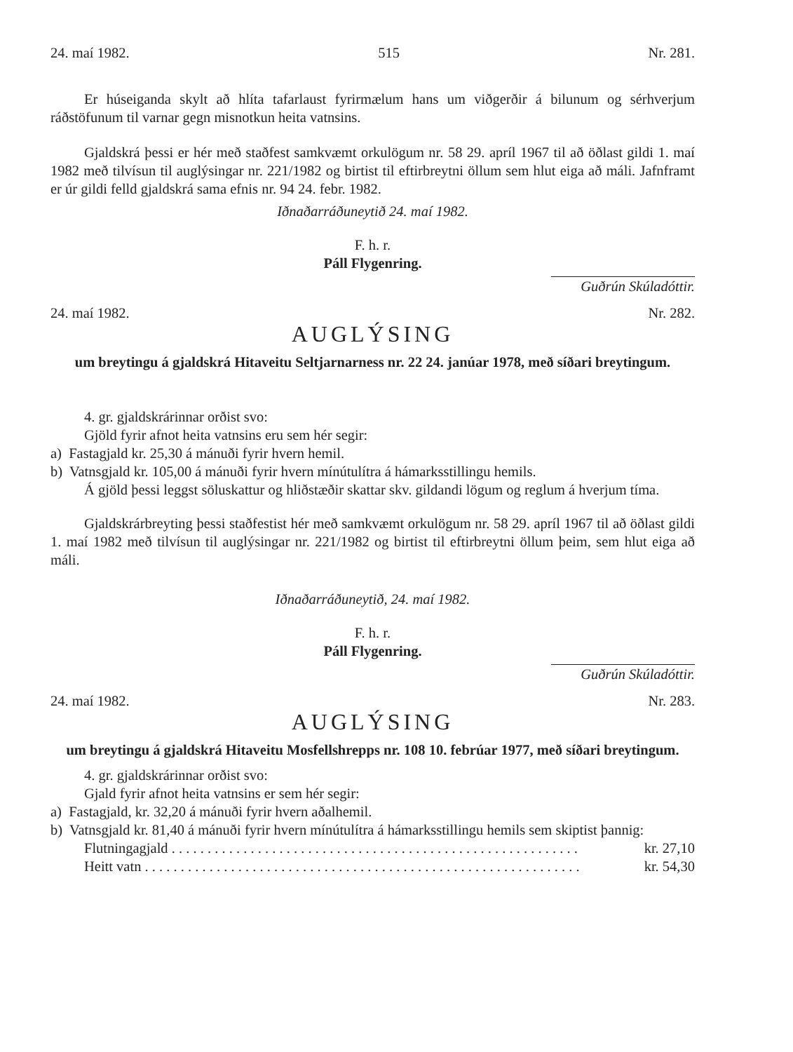24. maí 1982. 515 Nr. 281.
Er húseiganda skylt að hlíta tafarlaust fyrirmælum hans um viðgerðir á bilunum og sérhverjum ráðstöfunum til varnar gegn misnotkun heita vatnsins.
Gjaldskrá þessi er hér með staðfest samkvæmt orkulögum nr. 58 29. apríl 1967 til að öðlast gildi 1. maí 1982 með tilvísun til auglýsingar nr. 221/1982 og birtist til eftirbreytni öllum sem hlut eiga að máli. Jafnframt er úr gildi felld gjaldskrá sama efnis nr. 94 24. febr. 1982.
Iðnaðarráðuneytið 24. maí 1982.
F. h. r.
Páll Flygenring.
Guðrún Skúladóttir.
24. maí 1982. Nr. 282.
AUGLÝSING
um breytingu á gjaldskrá Hitaveitu Seltjarnarness nr. 22 24. janúar 1978, með síðari breytingum.
4. gr. gjaldskrárinnar orðist svo:
Gjöld fyrir afnot heita vatnsins eru sem hér segir:
a) Fastagjald kr. 25,30 á mánuði fyrir hvern hemil.
b) Vatnsgjald kr. 105,00 á mánuði fyrir hvern mínútulítra á hámarksstillingu hemils.
Á gjöld þessi leggst söluskattur og hliðstæðir skattar skv. gildandi lögum og reglum á hverjum tíma.
Gjaldskrárbreyting þessi staðfestist hér með samkvæmt orkulögum nr. 58 29. apríl 1967 til að öðlast gildi 1. maí 1982 með tilvísun til auglýsingar nr. 221/1982 og birtist til eftirbreytni öllum þeim, sem hlut eiga að máli.
Iðnaðarráðuneytið, 24. maí 1982.
F. h. r.
Páll Flygenring.
Guðrún Skúladóttir.
24. maí 1982. Nr. 283.
AUGLÝSING
um breytingu á gjaldskrá Hitaveitu Mosfellshrepps nr. 108 10. febrúar 1977, með síðari breytingum.
4. gr. gjaldskrárinnar orðist svo:
Gjald fyrir afnot heita vatnsins er sem hér segir:
a) Fastagjald, kr. 32,20 á mánuði fyrir hvern aðalhemil.
b) Vatnsgjald kr. 81,40 á mánuði fyrir hvern mínútulítra á hámarksstillingu hemils sem skiptist þannig:
Flutningagjald . . . . . . . . . . . . . . . . . . . . . . . . . . . . . . . . . . . . . . . . . . . . . . . . . . . . . . . . . kr. 27,10
Heitt vatn . . . . . . . . . . . . . . . . . . . . . . . . . . . . . . . . . . . . . . . . . . . . . . . . . . . . . . . . . . . . . kr. 54,30